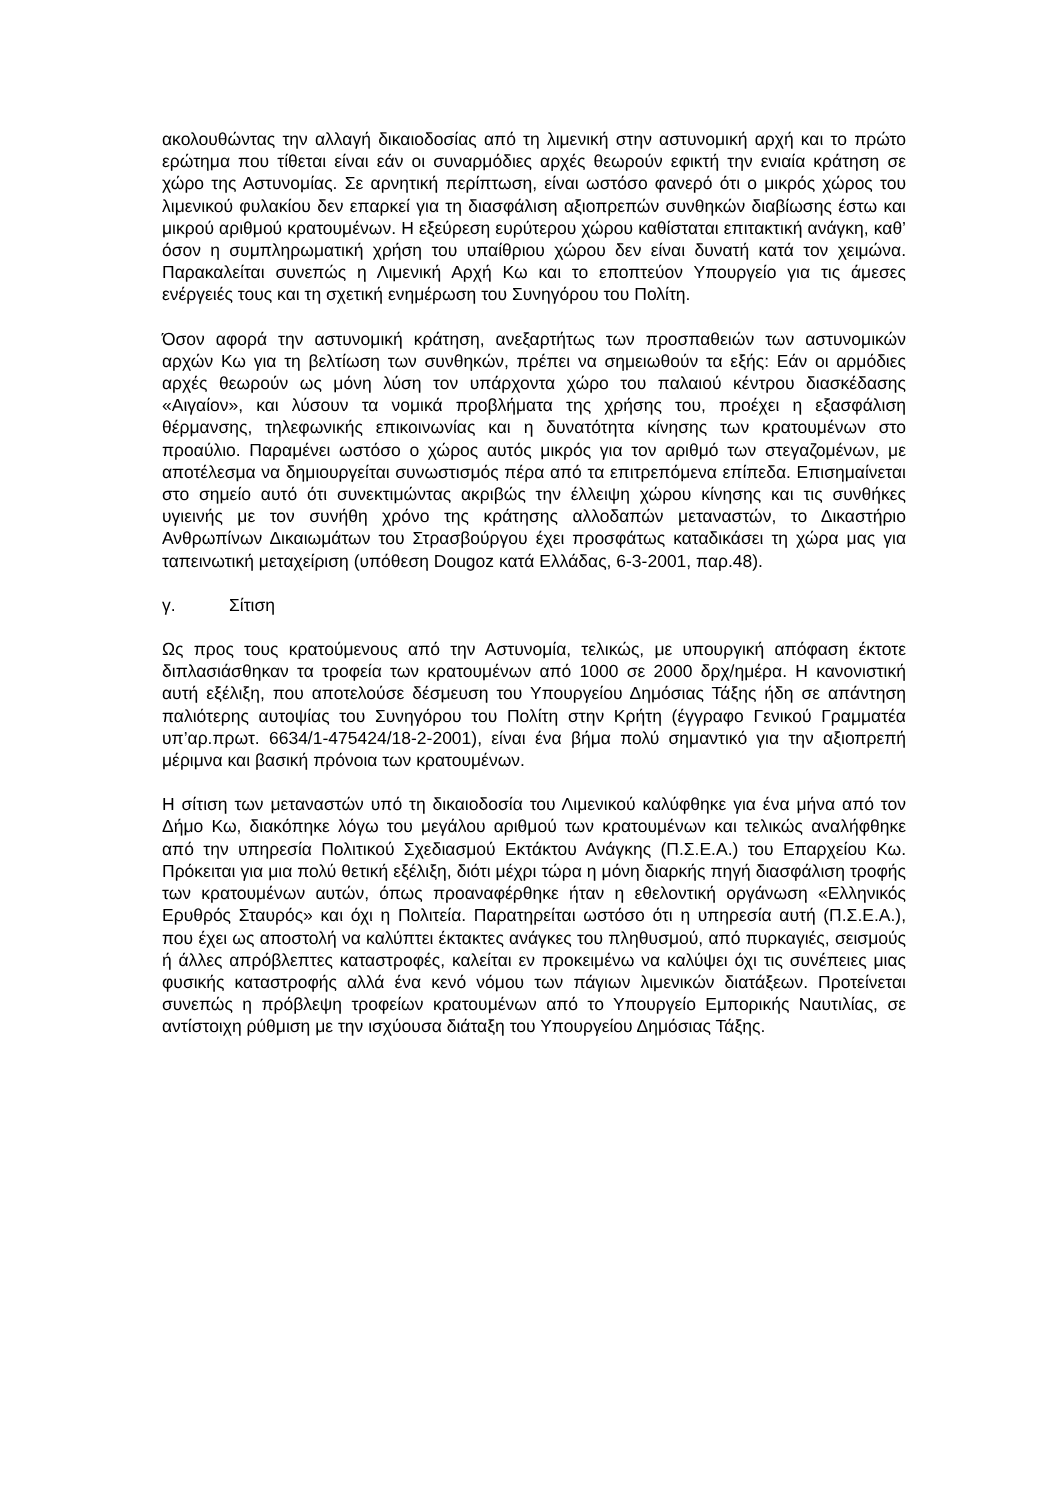ακολουθώντας την αλλαγή δικαιοδοσίας από τη λιμενική στην αστυνομική αρχή και το πρώτο ερώτημα που τίθεται είναι εάν οι συναρμόδιες αρχές θεωρούν εφικτή την ενιαία κράτηση σε χώρο της Αστυνομίας. Σε αρνητική περίπτωση, είναι ωστόσο φανερό ότι ο μικρός χώρος του λιμενικού φυλακίου δεν επαρκεί για τη διασφάλιση αξιοπρεπών συνθηκών διαβίωσης έστω και μικρού αριθμού κρατουμένων. Η εξεύρεση ευρύτερου χώρου καθίσταται επιτακτική ανάγκη, καθ’ όσον η συμπληρωματική χρήση του υπαίθριου χώρου δεν είναι δυνατή κατά τον χειμώνα. Παρακαλείται συνεπώς η Λιμενική Αρχή Κω και το εποπτεύον Υπουργείο για τις άμεσες ενέργειές τους και τη σχετική ενημέρωση του Συνηγόρου του Πολίτη.
Όσον αφορά την αστυνομική κράτηση, ανεξαρτήτως των προσπαθειών των αστυνομικών αρχών Κω για τη βελτίωση των συνθηκών, πρέπει να σημειωθούν τα εξής: Εάν οι αρμόδιες αρχές θεωρούν ως μόνη λύση τον υπάρχοντα χώρο του παλαιού κέντρου διασκέδασης «Αιγαίον», και λύσουν τα νομικά προβλήματα της χρήσης του, προέχει η εξασφάλιση θέρμανσης, τηλεφωνικής επικοινωνίας και η δυνατότητα κίνησης των κρατουμένων στο προαύλιο. Παραμένει ωστόσο ο χώρος αυτός μικρός για τον αριθμό των στεγαζομένων, με αποτέλεσμα να δημιουργείται συνωστισμός πέρα από τα επιτρεπόμενα επίπεδα. Επισημαίνεται στο σημείο αυτό ότι συνεκτιμώντας ακριβώς την έλλειψη χώρου κίνησης και τις συνθήκες υγιεινής με τον συνήθη χρόνο της κράτησης αλλοδαπών μεταναστών, το Δικαστήριο Ανθρωπίνων Δικαιωμάτων του Στρασβούργου έχει προσφάτως καταδικάσει τη χώρα μας για ταπεινωτική μεταχείριση (υπόθεση Dougoz κατά Ελλάδας, 6-3-2001, παρ.48).
γ. Σίτιση
Ως προς τους κρατούμενους από την Αστυνομία, τελικώς, με υπουργική απόφαση έκτοτε διπλασιάσθηκαν τα τροφεία των κρατουμένων από 1000 σε 2000 δρχ/ημέρα. Η κανονιστική αυτή εξέλιξη, που αποτελούσε δέσμευση του Υπουργείου Δημόσιας Τάξης ήδη σε απάντηση παλιότερης αυτοψίας του Συνηγόρου του Πολίτη στην Κρήτη (έγγραφο Γενικού Γραμματέα υπ’αρ.πρωτ. 6634/1-475424/18-2-2001), είναι ένα βήμα πολύ σημαντικό για την αξιοπρεπή μέριμνα και βασική πρόνοια των κρατουμένων.
Η σίτιση των μεταναστών υπό τη δικαιοδοσία του Λιμενικού καλύφθηκε για ένα μήνα από τον Δήμο Κω, διακόπηκε λόγω του μεγάλου αριθμού των κρατουμένων και τελικώς αναλήφθηκε από την υπηρεσία Πολιτικού Σχεδιασμού Εκτάκτου Ανάγκης (Π.Σ.Ε.Α.) του Επαρχείου Κω. Πρόκειται για μια πολύ θετική εξέλιξη, διότι μέχρι τώρα η μόνη διαρκής πηγή διασφάλιση τροφής των κρατουμένων αυτών, όπως προαναφέρθηκε ήταν η εθελοντική οργάνωση «Ελληνικός Ερυθρός Σταυρός» και όχι η Πολιτεία. Παρατηρείται ωστόσο ότι η υπηρεσία αυτή (Π.Σ.Ε.Α.), που έχει ως αποστολή να καλύπτει έκτακτες ανάγκες του πληθυσμού, από πυρκαγιές, σεισμούς ή άλλες απρόβλεπτες καταστροφές, καλείται εν προκειμένω να καλύψει όχι τις συνέπειες μιας φυσικής καταστροφής αλλά ένα κενό νόμου των πάγιων λιμενικών διατάξεων. Προτείνεται συνεπώς η πρόβλεψη τροφείων κρατουμένων από το Υπουργείο Εμπορικής Ναυτιλίας, σε αντίστοιχη ρύθμιση με την ισχύουσα διάταξη του Υπουργείου Δημόσιας Τάξης.